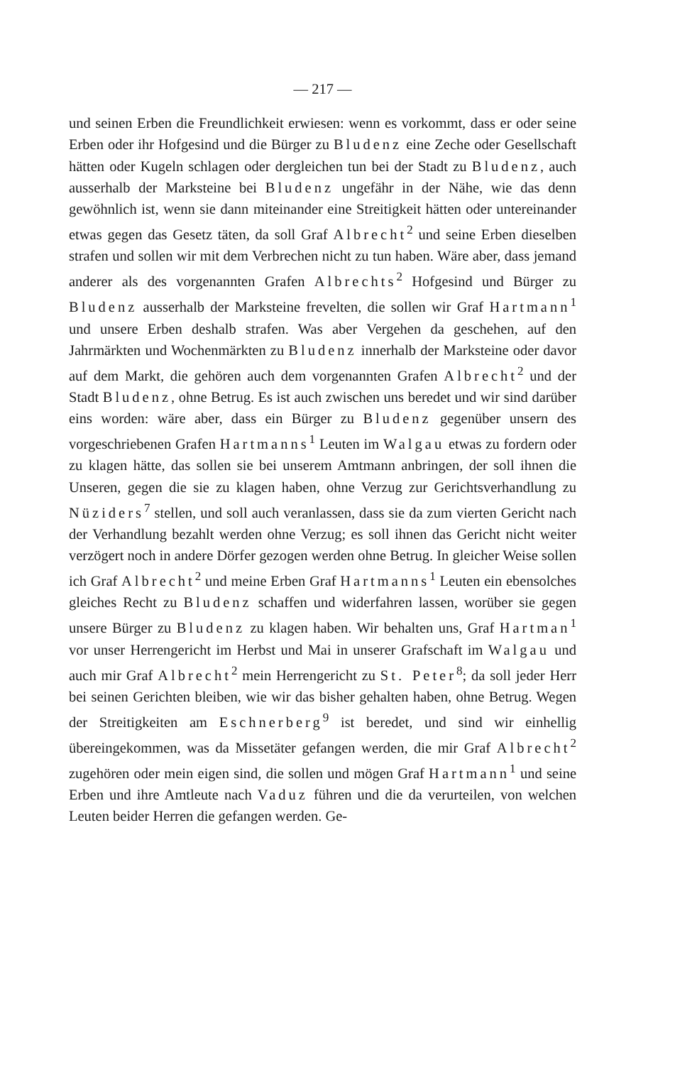— 217 —
und seinen Erben die Freundlichkeit erwiesen: wenn es vorkommt, dass er oder seine Erben oder ihr Hofgesind und die Bürger zu Bludenz eine Zeche oder Gesellschaft hätten oder Kugeln schlagen oder dergleichen tun bei der Stadt zu Bludenz, auch ausserhalb der Marksteine bei Bludenz ungefähr in der Nähe, wie das denn gewöhnlich ist, wenn sie dann miteinander eine Streitigkeit hätten oder untereinander etwas gegen das Gesetz täten, da soll Graf Albrecht<sup>2</sup> und seine Erben dieselben strafen und sollen wir mit dem Verbrechen nicht zu tun haben. Wäre aber, dass jemand anderer als des vorgenannten Grafen Albrechts<sup>2</sup> Hofgesind und Bürger zu Bludenz ausserhalb der Marksteine frevelten, die sollen wir Graf Hartmann<sup>1</sup> und unsere Erben deshalb strafen. Was aber Vergehen da geschehen, auf den Jahrmärkten und Wochenmärkten zu Bludenz innerhalb der Marksteine oder davor auf dem Markt, die gehören auch dem vorgenannten Grafen Albrecht<sup>2</sup> und der Stadt Bludenz, ohne Betrug. Es ist auch zwischen uns beredet und wir sind darüber eins worden: wäre aber, dass ein Bürger zu Bludenz gegenüber unsern des vorgeschriebenen Grafen Hartmanns<sup>1</sup> Leuten im Walgau etwas zu fordern oder zu klagen hätte, das sollen sie bei unserem Amtmann anbringen, der soll ihnen die Unseren, gegen die sie zu klagen haben, ohne Verzug zur Gerichtsverhandlung zu Nüziders<sup>7</sup> stellen, und soll auch veranlassen, dass sie da zum vierten Gericht nach der Verhandlung bezahlt werden ohne Verzug; es soll ihnen das Gericht nicht weiter verzögert noch in andere Dörfer gezogen werden ohne Betrug. In gleicher Weise sollen ich Graf Albrecht<sup>2</sup> und meine Erben Graf Hartmanns<sup>1</sup> Leuten ein ebensolches gleiches Recht zu Bludenz schaffen und widerfahren lassen, worüber sie gegen unsere Bürger zu Bludenz zu klagen haben. Wir behalten uns, Graf Hartman<sup>1</sup> vor unser Herrengericht im Herbst und Mai in unserer Grafschaft im Walgau und auch mir Graf Albrecht<sup>2</sup> mein Herrengericht zu St. Peter<sup>8</sup>; da soll jeder Herr bei seinen Gerichten bleiben, wie wir das bisher gehalten haben, ohne Betrug. Wegen der Streitigkeiten am Eschnerberg<sup>9</sup> ist beredet, und sind wir einhellig übereingekommen, was da Missetäter gefangen werden, die mir Graf Albrecht<sup>2</sup> zugehören oder mein eigen sind, die sollen und mögen Graf Hartmann<sup>1</sup> und seine Erben und ihre Amtleute nach Vaduz führen und die da verurteilen, von welchen Leuten beider Herren die gefangen werden. Ge-